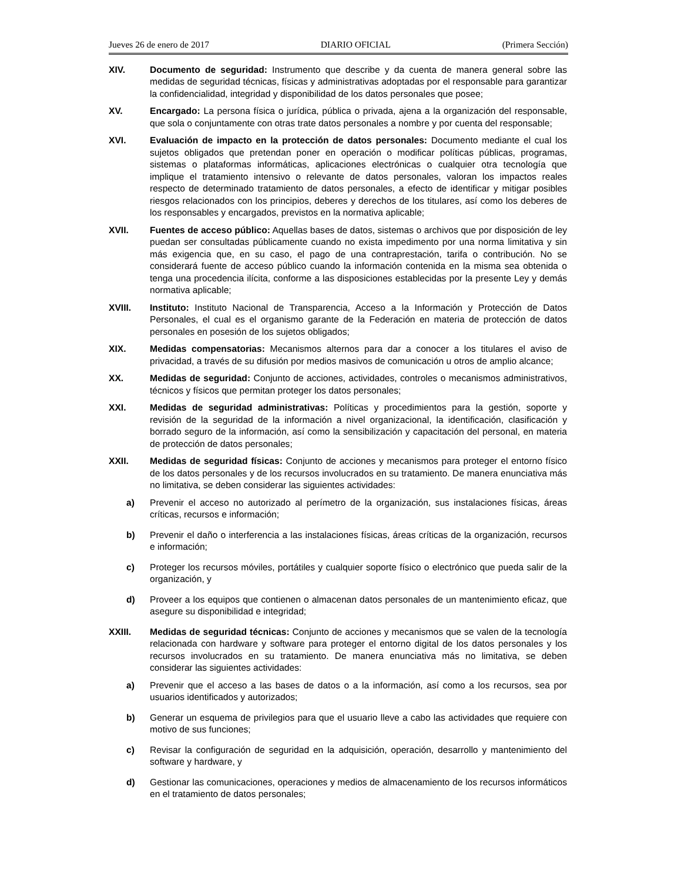Jueves 26 de enero de 2017 DIARIO OFICIAL (Primera Sección)
XIV. Documento de seguridad: Instrumento que describe y da cuenta de manera general sobre las medidas de seguridad técnicas, físicas y administrativas adoptadas por el responsable para garantizar la confidencialidad, integridad y disponibilidad de los datos personales que posee;
XV. Encargado: La persona física o jurídica, pública o privada, ajena a la organización del responsable, que sola o conjuntamente con otras trate datos personales a nombre y por cuenta del responsable;
XVI. Evaluación de impacto en la protección de datos personales: Documento mediante el cual los sujetos obligados que pretendan poner en operación o modificar políticas públicas, programas, sistemas o plataformas informáticas, aplicaciones electrónicas o cualquier otra tecnología que implique el tratamiento intensivo o relevante de datos personales, valoran los impactos reales respecto de determinado tratamiento de datos personales, a efecto de identificar y mitigar posibles riesgos relacionados con los principios, deberes y derechos de los titulares, así como los deberes de los responsables y encargados, previstos en la normativa aplicable;
XVII. Fuentes de acceso público: Aquellas bases de datos, sistemas o archivos que por disposición de ley puedan ser consultadas públicamente cuando no exista impedimento por una norma limitativa y sin más exigencia que, en su caso, el pago de una contraprestación, tarifa o contribución. No se considerará fuente de acceso público cuando la información contenida en la misma sea obtenida o tenga una procedencia ilícita, conforme a las disposiciones establecidas por la presente Ley y demás normativa aplicable;
XVIII. Instituto: Instituto Nacional de Transparencia, Acceso a la Información y Protección de Datos Personales, el cual es el organismo garante de la Federación en materia de protección de datos personales en posesión de los sujetos obligados;
XIX. Medidas compensatorias: Mecanismos alternos para dar a conocer a los titulares el aviso de privacidad, a través de su difusión por medios masivos de comunicación u otros de amplio alcance;
XX. Medidas de seguridad: Conjunto de acciones, actividades, controles o mecanismos administrativos, técnicos y físicos que permitan proteger los datos personales;
XXI. Medidas de seguridad administrativas: Políticas y procedimientos para la gestión, soporte y revisión de la seguridad de la información a nivel organizacional, la identificación, clasificación y borrado seguro de la información, así como la sensibilización y capacitación del personal, en materia de protección de datos personales;
XXII. Medidas de seguridad físicas: Conjunto de acciones y mecanismos para proteger el entorno físico de los datos personales y de los recursos involucrados en su tratamiento. De manera enunciativa más no limitativa, se deben considerar las siguientes actividades:
a) Prevenir el acceso no autorizado al perímetro de la organización, sus instalaciones físicas, áreas críticas, recursos e información;
b) Prevenir el daño o interferencia a las instalaciones físicas, áreas críticas de la organización, recursos e información;
c) Proteger los recursos móviles, portátiles y cualquier soporte físico o electrónico que pueda salir de la organización, y
d) Proveer a los equipos que contienen o almacenan datos personales de un mantenimiento eficaz, que asegure su disponibilidad e integridad;
XXIII. Medidas de seguridad técnicas: Conjunto de acciones y mecanismos que se valen de la tecnología relacionada con hardware y software para proteger el entorno digital de los datos personales y los recursos involucrados en su tratamiento. De manera enunciativa más no limitativa, se deben considerar las siguientes actividades:
a) Prevenir que el acceso a las bases de datos o a la información, así como a los recursos, sea por usuarios identificados y autorizados;
b) Generar un esquema de privilegios para que el usuario lleve a cabo las actividades que requiere con motivo de sus funciones;
c) Revisar la configuración de seguridad en la adquisición, operación, desarrollo y mantenimiento del software y hardware, y
d) Gestionar las comunicaciones, operaciones y medios de almacenamiento de los recursos informáticos en el tratamiento de datos personales;